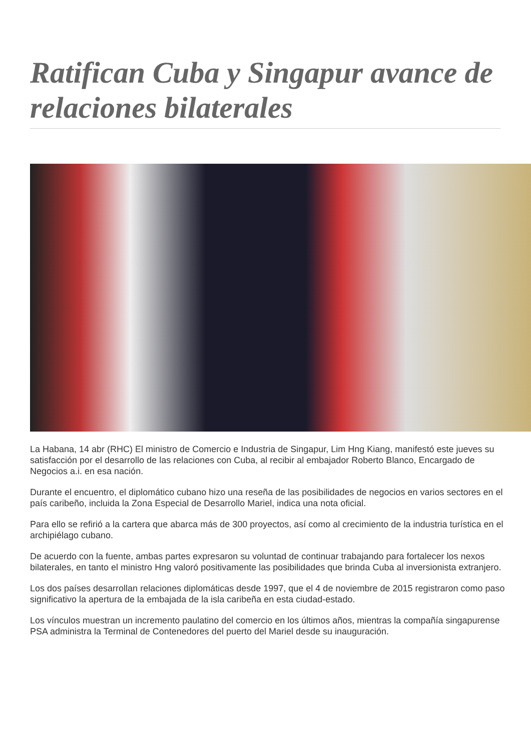Ratifican Cuba y Singapur avance de relaciones bilaterales
La Habana, 14 abr (RHC) El ministro de Comercio e Industria de Singapur, Lim Hng Kiang, manifestó este jueves su satisfacción por el desarrollo de las relaciones con Cuba, al recibir al embajador Roberto Blanco, Encargado de Negocios a.i. en esa nación.
Durante el encuentro, el diplomático cubano hizo una reseña de las posibilidades de negocios en varios sectores en el país caribeño, incluida la Zona Especial de Desarrollo Mariel, indica una nota oficial.
Para ello se refirió a la cartera que abarca más de 300 proyectos, así como al crecimiento de la industria turística en el archipiélago cubano.
De acuerdo con la fuente, ambas partes expresaron su voluntad de continuar trabajando para fortalecer los nexos bilaterales, en tanto el ministro Hng valoró positivamente las posibilidades que brinda Cuba al inversionista extranjero.
Los dos países desarrollan relaciones diplomáticas desde 1997, que el 4 de noviembre de 2015 registraron como paso significativo la apertura de la embajada de la isla caribeña en esta ciudad-estado.
Los vínculos muestran un incremento paulatino del comercio en los últimos años, mientras la compañía singapurense PSA administra la Terminal de Contenedores del puerto del Mariel desde su inauguración.